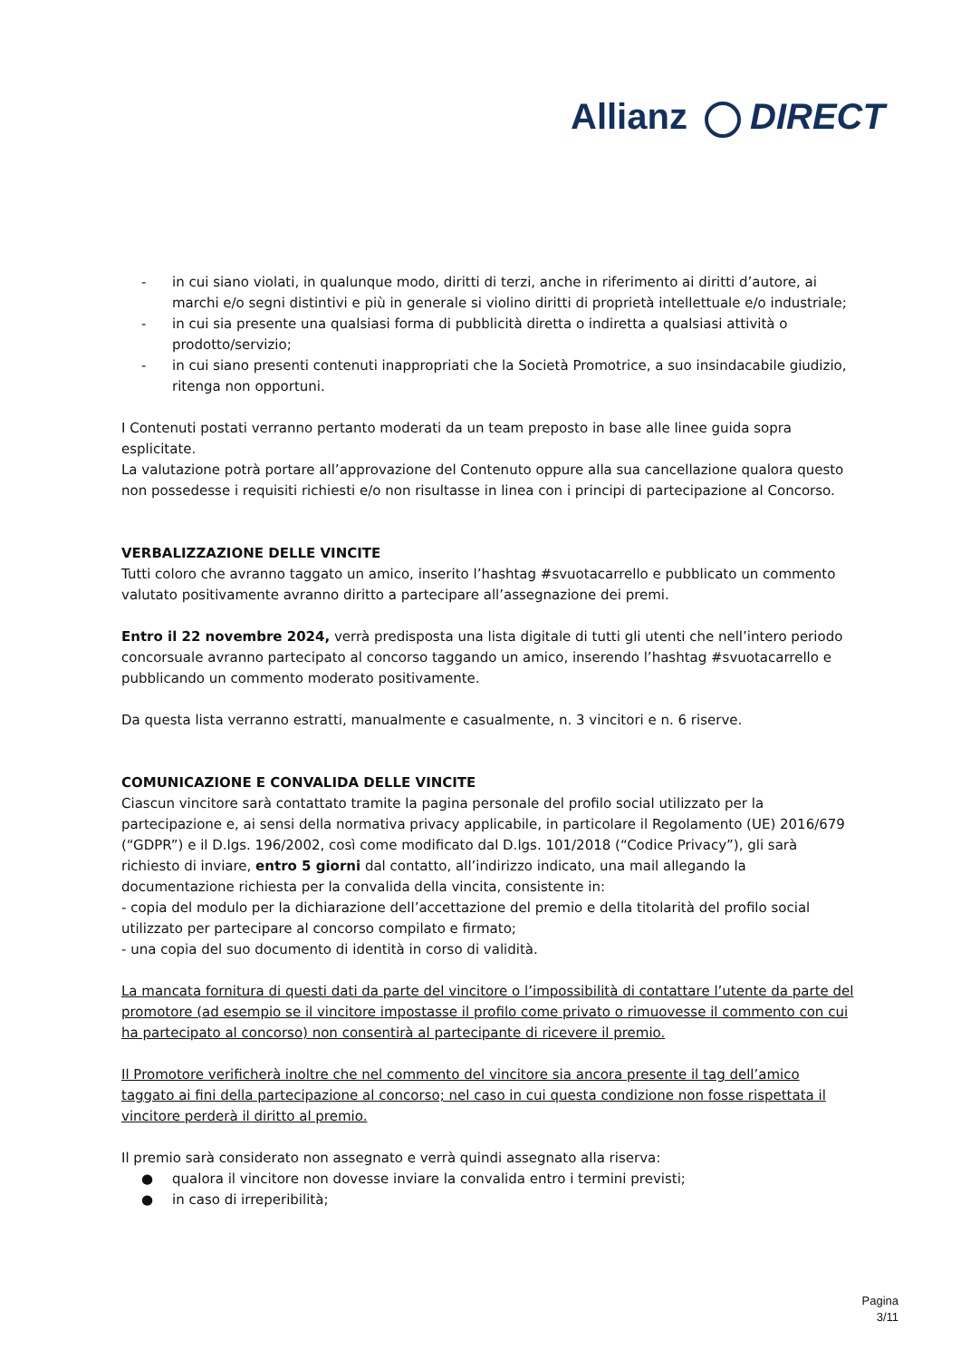Allianz DIRECT
- in cui siano violati, in qualunque modo, diritti di terzi, anche in riferimento ai diritti d’autore, ai marchi e/o segni distintivi e più in generale si violino diritti di proprietà intellettuale e/o industriale;
- in cui sia presente una qualsiasi forma di pubblicità diretta o indiretta a qualsiasi attività o prodotto/servizio;
- in cui siano presenti contenuti inappropriati che la Società Promotrice, a suo insindacabile giudizio, ritenga non opportuni.
I Contenuti postati verranno pertanto moderati da un team preposto in base alle linee guida sopra esplicitate.
La valutazione potrà portare all’approvazione del Contenuto oppure alla sua cancellazione qualora questo non possedesse i requisiti richiesti e/o non risultasse in linea con i principi di partecipazione al Concorso.
VERBALIZZAZIONE DELLE VINCITE
Tutti coloro che avranno taggato un amico, inserito l’hashtag #svuotacarrello e pubblicato un commento valutato positivamente avranno diritto a partecipare all’assegnazione dei premi.
Entro il 22 novembre 2024, verrà predisposta una lista digitale di tutti gli utenti che nell’intero periodo concorsuale avranno partecipato al concorso taggando un amico, inserendo l’hashtag #svuotacarrello e pubblicando un commento moderato positivamente.
Da questa lista verranno estratti, manualmente e casualmente, n. 3 vincitori e n. 6 riserve.
COMUNICAZIONE E CONVALIDA DELLE VINCITE
Ciascun vincitore sarà contattato tramite la pagina personale del profilo social utilizzato per la partecipazione e, ai sensi della normativa privacy applicabile, in particolare il Regolamento (UE) 2016/679 (“GDPR”) e il D.lgs. 196/2002, così come modificato dal D.lgs. 101/2018 (“Codice Privacy”), gli sarà richiesto di inviare, entro 5 giorni dal contatto, all’indirizzo indicato, una mail allegando la documentazione richiesta per la convalida della vincita, consistente in:
- copia del modulo per la dichiarazione dell’accettazione del premio e della titolarità del profilo social utilizzato per partecipare al concorso compilato e firmato;
- una copia del suo documento di identità in corso di validità.
La mancata fornitura di questi dati da parte del vincitore o l’impossibilità di contattare l’utente da parte del promotore (ad esempio se il vincitore impostasse il profilo come privato o rimuovesse il commento con cui ha partecipato al concorso) non consentirà al partecipante di ricevere il premio.
Il Promotore verificherà inoltre che nel commento del vincitore sia ancora presente il tag dell’amico taggato ai fini della partecipazione al concorso; nel caso in cui questa condizione non fosse rispettata il vincitore perderà il diritto al premio.
Il premio sarà considerato non assegnato e verrà quindi assegnato alla riserva:
● qualora il vincitore non dovesse inviare la convalida entro i termini previsti;
● in caso di irreperibilità;
Pagina
3/11